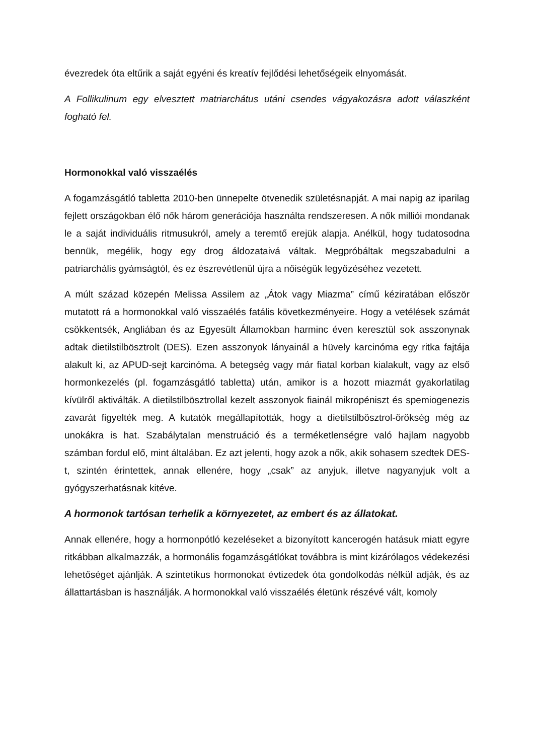évezredek óta eltűrik a saját egyéni és kreatív fejlődési lehetőségeik elnyomását.
A Follikulinum egy elvesztett matriarchátus utáni csendes vágyakozásra adott válaszként fogható fel.
Hormonokkal való visszaélés
A fogamzásgátló tabletta 2010-ben ünnepelte ötvenedik születésnapját. A mai napig az iparilag fejlett országokban élő nők három generációja használta rendszeresen. A nők milliói mondanak le a saját individuális ritmusukról, amely a teremtő erejük alapja. Anélkül, hogy tudatosodna bennük, megélik, hogy egy drog áldozataivá váltak. Megpróbáltak megszabadulni a patriarchális gyámságtól, és ez észrevétlenül újra a nőiségük legyőzéséhez vezetett.
A múlt század közepén Melissa Assilem az „Átok vagy Miazma” című kéziratában először mutatott rá a hormonokkal való visszaélés fatális következményeire. Hogy a vetélések számát csökkentsék, Angliában és az Egyesült Államokban harminc éven keresztül sok asszonynak adtak dietilstilbösztrolt (DES). Ezen asszonyok lányainál a hüvely karcinóma egy ritka fajtája alakult ki, az APUD-sejt karcinóma. A betegség vagy már fiatal korban kialakult, vagy az első hormonkezelés (pl. fogamzásgátló tabletta) után, amikor is a hozott miazmát gyakorlatilag kívülről aktiválták. A dietilstilbösztrollal kezelt asszonyok fiainál mikropéniszt és spemiogenezis zavarát figyelték meg. A kutatók megállapították, hogy a dietilstilbösztrol-örökség még az unokákra is hat. Szabálytalan menstruáció és a terméketlenségre való hajlam nagyobb számban fordul elő, mint általában. Ez azt jelenti, hogy azok a nők, akik sohasem szedtek DES-t, szintén érintettek, annak ellenére, hogy „csak” az anyjuk, illetve nagyanyjuk volt a gyógyszerhatásnak kitéve.
A hormonok tartósan terhelik a környezetet, az embert és az állatokat.
Annak ellenére, hogy a hormonpótló kezeléseket a bizonyított kancerogén hatásuk miatt egyre ritkábban alkalmazzák, a hormonális fogamzásgátlókat továbbra is mint kizárólagos védekezési lehetőséget ajánlják. A szintetikus hormonokat évtizedek óta gondolkodás nélkül adják, és az állattartásban is használják. A hormonokkal való visszaélés életünk részévé vált, komoly